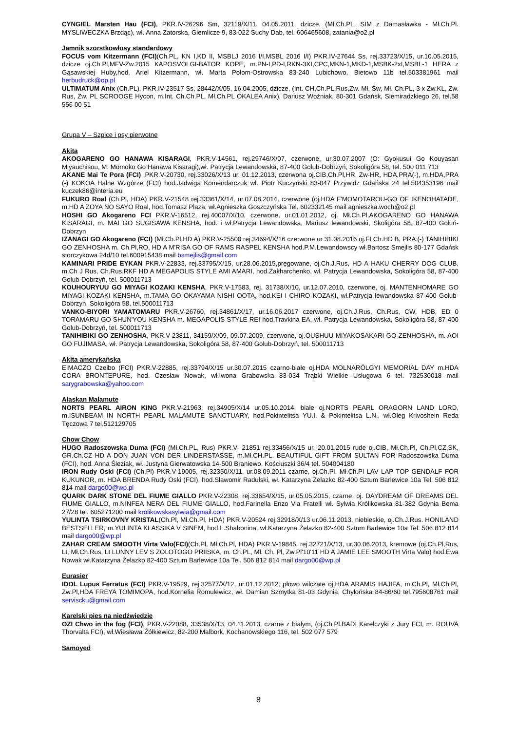CYNGIEL Marsten Hau (FCI), PKR.IV-26296 Sm, 32119/X/11, 04.05.2011, dzicze, (Mł.Ch.PL. SIM z Damasławka - Mł.Ch,Pl. MYSLIWECZKA Brzdąc), wł. Anna Zatorska, Giemlicze 9, 83-022 Suchy Dab, tel. 606465608, zatania@o2.pl
Jamnik szorstkowłosy standardowy
FOCUS vom Kitzermann (FCI)(Ch.PL, KN I,KD II, MSBLJ 2016 I/I,MSBL 2016 I/I) PKR.IV-27644 Ss, rej.33723/X/15, ur.10.05.2015, dzicze oj.Ch.Pl,MFV-Zw.2015 KAPOSVOLGI-BATOR KOPE, m.PN-I,PD-I,RKN-3XI,CPC,MKN-1,MKD-1,MSBK-2xI,MSBL-1 HERA z Gąsawskiej Huby,hod. Ariel Kitzermann, wł. Marta Połom-Ostrowska 83-240 Lubichowo, Bietowo 11b tel.503381961 mail herbudruck@op.pl
ULTIMATUM Anix (Ch.PL), PKR.IV-23517 Ss, 28442/X/05, 16.04.2005, dzicze, (Int. CH,Ch.PL,Rus,Zw. Mł. Św, Mł. Ch.PL, 3 x Zw.KL, Zw. Rus, Zw. PL SCROOGE Hycon, m.Int. Ch.Ch.PL, Mł.Ch.PL OKALEA Anix), Dariusz Woźniak, 80-301 Gdańsk, Siemiradzkiego 26, tel.58 556 00 51
Grupa V – Szpice i psy pierwotne
Akita
AKOGARENO GO HANAWA KISARAGI, PKR.V-14561, rej.29746/X/07, czerwone, ur.30.07.2007 (O: Gyokusui Go Kouyasan Miyauchisou, M: Momoko Go Hanawa Kisaragi),wł. Patrycja Lewandowska, 87-400 Golub-Dobrzyń, Sokoligóra 58, tel. 500 011 713
AKANE Mai Te Pora (FCI) ,PKR.V-20730, rej.33026/X/13 ur. 01.12.2013, czerwona oj.CIB,Ch.Pl,HR, Zw-HR, HDA,PRA(-), m.HDA,PRA (-) KOKOA Halne Wzgórze (FCI) hod.Jadwiga Komendarczuk wł. Piotr Kuczyński 83-047 Przywidz Gdańska 24 tel.504353196 mail kuczek86@interia.eu
FUKURO Roal (Ch.Pl, HDA) PKR.V-21548 rej.33361/X/14, ur.07.08.2014, czerwone (oj.HDA F'MOMOTAROU-GO OF IKENOHATADE, m.HD A ZOYA NO SAYO Roal, hod.Tomasz Plaza, wł.Agnieszka Goszczyńska Tel. 602332145 mail agnieszka.woch@o2.pl
HOSHI GO Akogareno FCI PKR.V-16512, rej.40007/X/10, czerwone, ur.01.01.2012, oj. Mł.Ch.Pl.AKOGARENO GO HANAWA KISARAGI, m. MAI GO SUGISAWA KENSHA, hod. i wł.Patrycja Lewandowska, Mariusz lewandowski, Skoligóra 58, 87-400 Gołuń-Dobrzyn
IZANAGI GO Akogareno (FCI) (Mł.Ch.Pl,HD A) PKR.V-25500 rej.34694/X/16 czerwone ur 31.08.2016 oj.FI Ch.HD B, PRA (-) TANIHIBIKI GO ZENHOSHA m. Ch.Pl,RO, HD A M'RISA GO OF RAMS RASPEL KENSHA hod.P.M.Lewandowscy wł.Bartosz Smejlis 80-177 Gdańsk storczykowa 24d/10 tel.600915438 mail bsmejlis@gmail.com
KAMINARI PRIDE EYKAN PKR.V-22833, rej.33795/X/15, ur.28.06.2015,pręgowane, oj.Ch.J.Rus, HD A HAKU CHERRY DOG CLUB, m.Ch J Rus, Ch.Rus,RKF HD A MEGAPOLIS STYLE AMI AMARI, hod.Zakharchenko, wł. Patrycja Lewandowska, Sokoligóra 58, 87-400 Golub-Dobrzyń, tel. 500011713
KOUHOURYUU GO MIYAGI KOZAKI KENSHA, PKR.V-17583, rej. 31738/X/10, ur.12.07.2010, czerwone, oj. MANTENHOMARE GO MIYAGI KOZAKI KENSHA, m.TAMA GO OKAYAMA NISHI OOTA, hod.KEI I CHIRO KOZAKI, wł.Patrycja lewandowska 87-400 Golub-Dobrzyn, Sokoligóra 58, tel.500011713
VANKO-BIYORI YAMATOMARU PKR.V-26760, rej.34861/X/17, ur.16.06.2017 czerwone, oj.Ch.J.Rus, Ch.Rus, CW, HDB, ED 0 TORAMARU GO SHUN'YOU KENSHA m. MEGAPOLIS STYLE REI hod.Travkina EA, wł. Patrycja Lewandowska, Sokoligóra 58, 87-400 Golub-Dobrzyń, tel. 500011713
TANIHIBIKI GO ZENHOSHA, PKR.V-23811, 34159/X/09, 09.07.2009, czerwone, oj.OUSHUU MIYAKOSAKARI GO ZENHOSHA, m. AOI GO FUJIMASA, wł. Patrycja Lewandowska, Sokoligóra 58, 87-400 Golub-Dobrzyń, tel. 500011713
Akita amerykańska
EIMACZO Czeibo (FCI) PKR.V-22885, rej.33794/X/15 ur.30.07.2015 czarno-białe oj.HDA MOLNARÖLGYI MEMORIAL DAY m.HDA CORA BRONTEPURE, hod. Czesław Nowak, wł.Iwona Grabowska 83-034 Trąbki Wielkie Usługowa 6 tel. 732530018 mail sarygrabowska@yahoo.com
Alaskan Malamute
NORTS PEARL AIRON KING PKR.V-21963, rej.34905/X/14 ur.05.10.2014, białe oj.NORTS PEARL ORAGORN LAND LORD, m.ISUNBEAM IN NORTH PEARL MALAMUTE SANCTUARY, hod.Pokintelitsa YU.I. & Pokintelitsa L.N., wł.Oleg Krivoshein Reda Tęczowa 7 tel.512129705
Chow Chow
HUGO Radoszowska Duma (FCI) (Mł.Ch.PL, Rus) PKR.V- 21851 rej.33456/X/15 ur. 20.01.2015 rude oj.CIB, Mł.Ch.Pl, Ch.Pl,CZ,SK, GR.Ch.CZ HD A DON JUAN VON DER LINDERSTASSE, m.Mł.CH.PL. BEAUTIFUL GIFT FROM SULTAN FOR Radoszowska Duma (FCI), hod. Anna Śleziak, wł. Justyna Gierwatowska 14-500 Braniewo, Kościuszki 36/4 tel. 504004180
IRON Rudy Oski (FCI) (Ch.Pl) PKR.V-19005, rej.32350/X/11, ur.08.09.2011 czarne, oj.Ch.Pl, Mł.Ch.Pl LAV LAP TOP GENDALF FOR KUKUNOR, m. HDA BRENDA Rudy Oski (FCI), hod.Sławomir Radulski, wł. Katarzyna Żelazko 82-400 Sztum Barlewice 10a Tel. 506 812 814 mail dargo00@wp.pl
QUARK DARK STONE DEL FIUME GIALLO PKR.V-22308, rej.33654/X/15, ur.05.05.2015, czarne, oj. DAYDREAM OF DREAMS DEL FIUME GIALLO, m.NINFEA NERA DEL FIUME GIALLO, hod.Farinella Enzo Via Fratelli wł. Sylwia Królikowska 81-382 Gdynia Bema 27/28 tel. 605271200 mail krolikowskasylwia@gmail.com
YULINTA TSIRKOVNY KRISTAL(Ch.Pl, Mł.Ch.Pl, HDA) PKR.V-20524 rej.32918/X/13 ur.06.11.2013, niebieskie, oj.Ch.J.Rus. HONILAND BESTSELLER, m.YULINTA KLASSIKA V SINEM, hod.L.Shabonina, wł.Katarzyna Żelazko 82-400 Sztum Barlewice 10a Tel. 506 812 814 mail dargo00@wp.pl
ZAHAR CREAM SMOOTH Virta Valo(FCI)(Ch.Pl, Mł.Ch.Pl, HDA) PKR.V-19845, rej.32721/X/13, ur.30.06.2013, kremowe (oj.Ch.Pl,Rus, Lt, Mł.Ch.Rus, Lt LUNNY LEV S ZOLOTOGO PRIISKA, m. Ch.PL, Mł. Ch. Pl, Zw.Pl'10'11 HD A JAMIE LEE SMOOTH Virta Valo) hod.Ewa Nowak wł.Katarzyna Żelazko 82-400 Sztum Barlewice 10a Tel. 506 812 814 mail dargo00@wp.pl
Eurasier
IDOL Lupus Ferratus (FCI) PKR.V-19529, rej.32577/X/12, ur.01.12.2012, płowo wilczate oj.HDA ARAMIS HAJIFA, m.Ch.Pl, Mł.Ch.Pl, Zw.Pl,HDA FREYA TOMIMOPA, hod.Kornelia Romulewicz, wł. Damian Szmytka 81-03 Gdynia, Chylońska 84-86/60 tel.795608761 mail serviscku@gmail.com
Karelski pies na niedźwiedzie
OZI Chwo in the fog (FCI), PKR.V-22088, 33538/X/13, 04.11.2013, czarne z białym, (oj.Ch.Pl.BADI Karelczyki z Jury FCI, m. ROUVA Thorvalta FCI), wł.Wiesława Żółkiewicz, 82-200 Malbork, Kochanowskiego 116, tel. 502 077 579
Samoyed
8